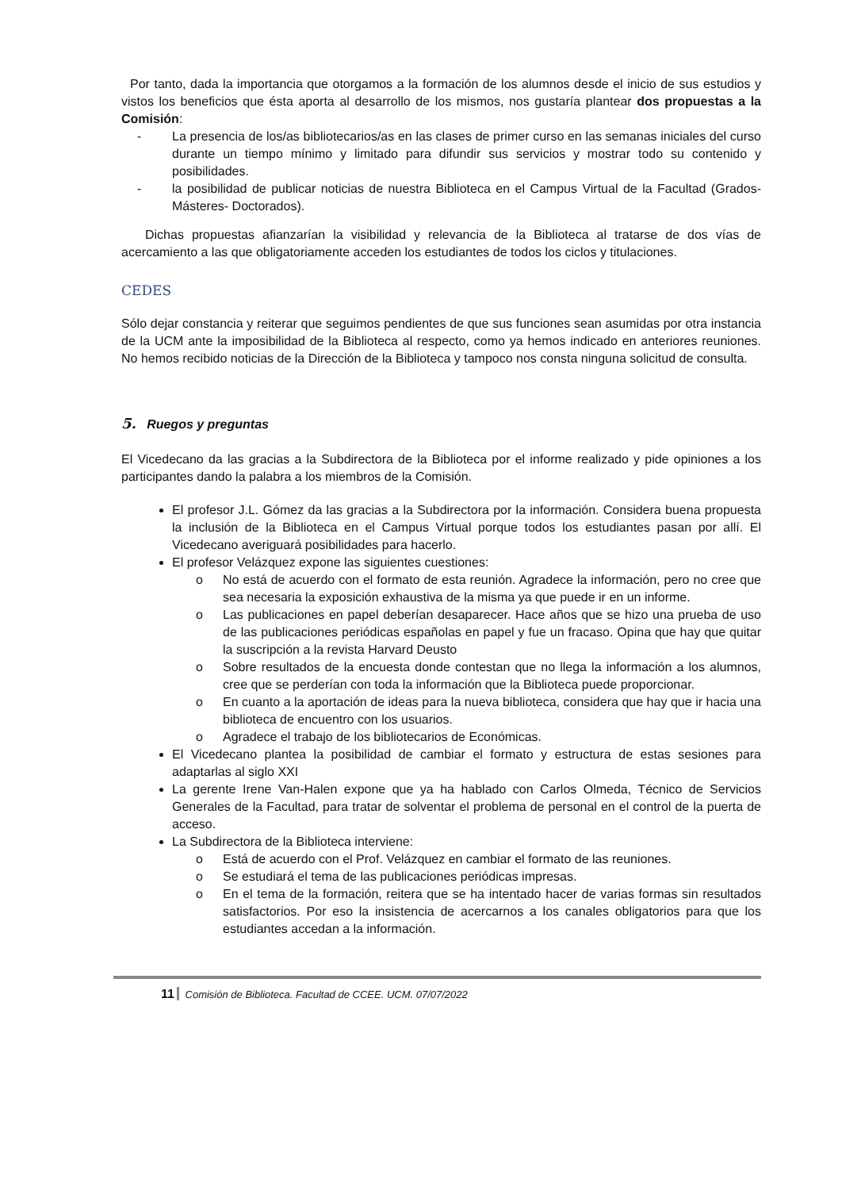Por tanto, dada la importancia que otorgamos a la formación de los alumnos desde el inicio de sus estudios y vistos los beneficios que ésta aporta al desarrollo de los mismos, nos gustaría plantear dos propuestas a la Comisión:
- La presencia de los/as bibliotecarios/as en las clases de primer curso en las semanas iniciales del curso durante un tiempo mínimo y limitado para difundir sus servicios y mostrar todo su contenido y posibilidades.
- la posibilidad de publicar noticias de nuestra Biblioteca en el Campus Virtual de la Facultad (Grados-Másteres- Doctorados).
Dichas propuestas afianzarían la visibilidad y relevancia de la Biblioteca al tratarse de dos vías de acercamiento a las que obligatoriamente acceden los estudiantes de todos los ciclos y titulaciones.
CEDES
Sólo dejar constancia y reiterar que seguimos pendientes de que sus funciones sean asumidas por otra instancia de la UCM ante la imposibilidad de la Biblioteca al respecto, como ya hemos indicado en anteriores reuniones. No hemos recibido noticias de la Dirección de la Biblioteca y tampoco nos consta ninguna solicitud de consulta.
5. Ruegos y preguntas
El Vicedecano da las gracias a la Subdirectora de la Biblioteca por el informe realizado y pide opiniones a los participantes dando la palabra a los miembros de la Comisión.
El profesor J.L. Gómez da las gracias a la Subdirectora por la información. Considera buena propuesta la inclusión de la Biblioteca en el Campus Virtual porque todos los estudiantes pasan por allí. El Vicedecano averiguará posibilidades para hacerlo.
El profesor Velázquez expone las siguientes cuestiones:
o No está de acuerdo con el formato de esta reunión. Agradece la información, pero no cree que sea necesaria la exposición exhaustiva de la misma ya que puede ir en un informe.
o Las publicaciones en papel deberían desaparecer. Hace años que se hizo una prueba de uso de las publicaciones periódicas españolas en papel y fue un fracaso. Opina que hay que quitar la suscripción a la revista Harvard Deusto
o Sobre resultados de la encuesta donde contestan que no llega la información a los alumnos, cree que se perderían con toda la información que la Biblioteca puede proporcionar.
o En cuanto a la aportación de ideas para la nueva biblioteca, considera que hay que ir hacia una biblioteca de encuentro con los usuarios.
o Agradece el trabajo de los bibliotecarios de Económicas.
El Vicedecano plantea la posibilidad de cambiar el formato y estructura de estas sesiones para adaptarlas al siglo XXI
La gerente Irene Van-Halen expone que ya ha hablado con Carlos Olmeda, Técnico de Servicios Generales de la Facultad, para tratar de solventar el problema de personal en el control de la puerta de acceso.
La Subdirectora de la Biblioteca interviene:
o Está de acuerdo con el Prof. Velázquez en cambiar el formato de las reuniones.
o Se estudiará el tema de las publicaciones periódicas impresas.
o En el tema de la formación, reitera que se ha intentado hacer de varias formas sin resultados satisfactorios. Por eso la insistencia de acercarnos a los canales obligatorios para que los estudiantes accedan a la información.
11 Comisión de Biblioteca. Facultad de CCEE. UCM. 07/07/2022